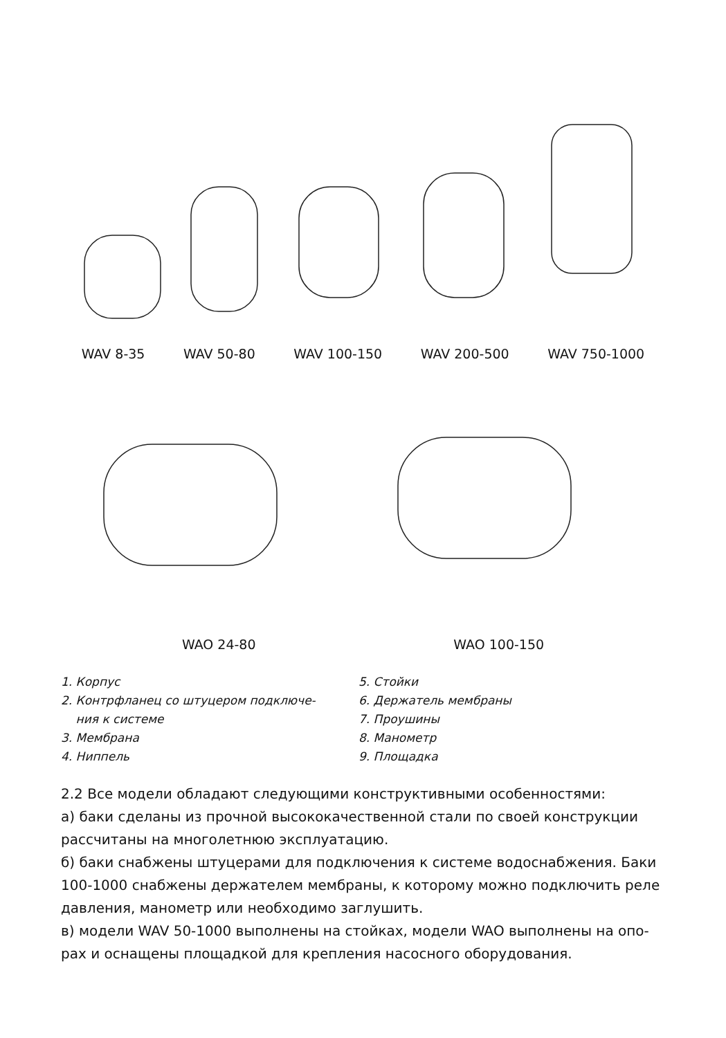WAV 8-35 WAV 50-80 WAV 100-150 WAV 200-500 WAV 750-1000
WAO 24-80 WAO 100-150
1. Корпус
2. Контрфланец со штуцером подключе-
ния к системе
3. Мембрана
4. Ниппель
5. Стойки
6. Держатель мембраны
7. Проушины
8. Манометр
9. Площадка
2.2 Все модели обладают следующими конструктивными особенностями:
а) баки сделаны из прочной высококачественной стали по своей конструкции рассчитаны на многолетнюю эксплуатацию.
б) баки снабжены штуцерами для подключения к системе водоснабжения. Баки 100-1000 снабжены держателем мембраны, к которому можно подключить реле давления, манометр или необходимо заглушить.
в) модели WAV 50-1000 выполнены на стойках, модели WAO выполнены на опо-рах и оснащены площадкой для крепления насосного оборудования.